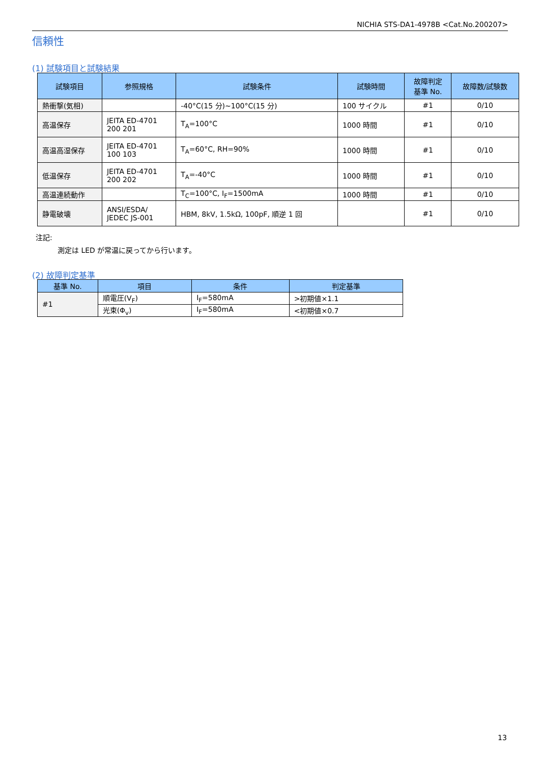NICHIA STS-DA1-4978B <Cat.No.200207>
信頼性
(1) 試験項目と試験結果
| 試験項目 | 参照規格 | 試験条件 | 試験時間 | 故障判定 基準 No. | 故障数/試験数 |
| --- | --- | --- | --- | --- | --- |
| 熱衝撃(気相) | | -40°C(15 分)~100°C(15 分) | 100 サイクル | #1 | 0/10 |
| 高温保存 | JEITA ED-4701 200 201 | T<sub>A</sub>=100°C | 1000 時間 | #1 | 0/10 |
| 高温高湿保存 | JEITA ED-4701 100 103 | T<sub>A</sub>=60°C, RH=90% | 1000 時間 | #1 | 0/10 |
| 低温保存 | JEITA ED-4701 200 202 | T<sub>A</sub>=-40°C | 1000 時間 | #1 | 0/10 |
| 高温連続動作 | | T<sub>C</sub>=100°C, I<sub>F</sub>=1500mA | 1000 時間 | #1 | 0/10 |
| 静電破壊 | ANSI/ESDA/ JEDEC JS-001 | HBM, 8kV, 1.5kΩ, 100pF, 順逆 1 回 | | #1 | 0/10 |
注記:
測定は LED が常温に戻ってから行います。
(2) 故障判定基準
| 基準 No. | 項目 | 条件 | 判定基準 |
| --- | --- | --- | --- |
| #1 | 順電圧(V<sub>F</sub>) | I<sub>F</sub>=580mA | >初期値×1.1 |
| | 光束(Φ<sub>v</sub>) | I<sub>F</sub>=580mA | <初期値×0.7 |
13